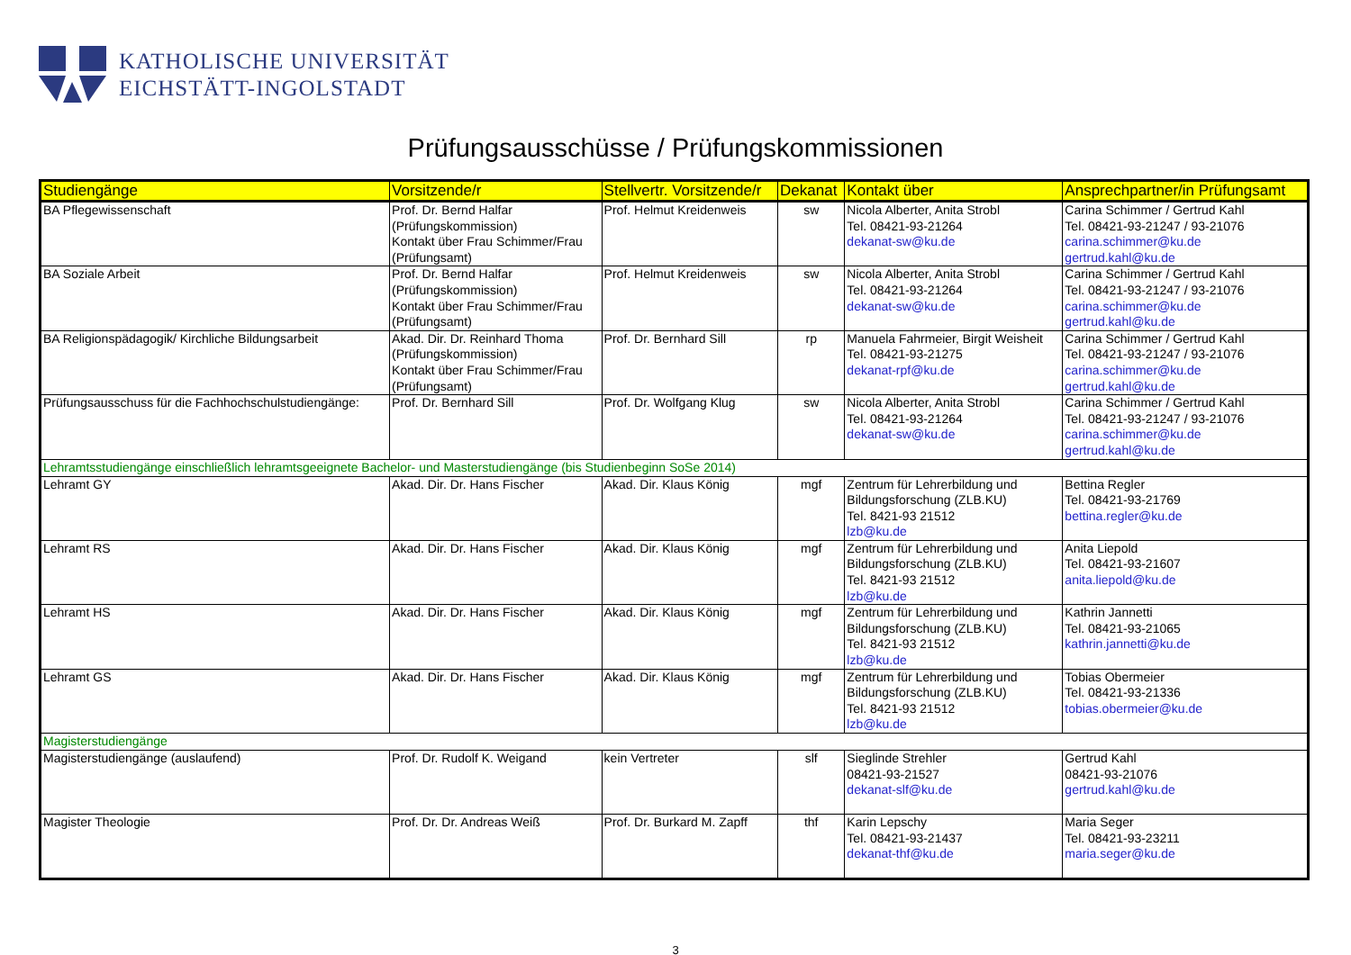KATHOLISCHE UNIVERSITÄT
EICHSTÄTT-INGOLSTADT
Prüfungsausschüsse / Prüfungskommissionen
| Studiengänge | Vorsitzende/r | Stellvertr. Vorsitzende/r | Dekanat | Kontakt über | Ansprechpartner/in Prüfungsamt |
| --- | --- | --- | --- | --- | --- |
| BA Pflegewissenschaft | Prof. Dr. Bernd Halfar (Prüfungskommission) Kontakt über Frau Schimmer/Frau (Prüfungsamt) | Prof. Helmut Kreidenweis | sw | Nicola Alberter, Anita Strobl Tel. 08421-93-21264 dekanat-sw@ku.de | Carina Schimmer / Gertrud Kahl Tel. 08421-93-21247 / 93-21076 carina.schimmer@ku.de gertrud.kahl@ku.de |
| BA Soziale Arbeit | Prof. Dr. Bernd Halfar (Prüfungskommission) Kontakt über Frau Schimmer/Frau (Prüfungsamt) | Prof. Helmut Kreidenweis | sw | Nicola Alberter, Anita Strobl Tel. 08421-93-21264 dekanat-sw@ku.de | Carina Schimmer / Gertrud Kahl Tel. 08421-93-21247 / 93-21076 carina.schimmer@ku.de gertrud.kahl@ku.de |
| BA Religionspädagogik/ Kirchliche Bildungsarbeit | Akad. Dir. Dr. Reinhard Thoma (Prüfungskommission) Kontakt über Frau Schimmer/Frau (Prüfungsamt) | Prof. Dr. Bernhard Sill | rp | Manuela Fahrmeier, Birgit Weisheit Tel. 08421-93-21275 dekanat-rpf@ku.de | Carina Schimmer / Gertrud Kahl Tel. 08421-93-21247 / 93-21076 carina.schimmer@ku.de gertrud.kahl@ku.de |
| Prüfungsausschuss für die Fachhochschulstudiengänge: | Prof. Dr. Bernhard Sill | Prof. Dr. Wolfgang Klug | sw | Nicola Alberter, Anita Strobl Tel. 08421-93-21264 dekanat-sw@ku.de | Carina Schimmer / Gertrud Kahl Tel. 08421-93-21247 / 93-21076 carina.schimmer@ku.de gertrud.kahl@ku.de |
| Lehramtsstudiengänge einschließlich lehramtsgeeignete Bachelor- und Masterstudiengänge (bis Studienbeginn SoSe 2014) | | | | | |
| Lehramt GY | Akad. Dir. Dr. Hans Fischer | Akad. Dir. Klaus König | mgf | Zentrum für Lehrerbildung und Bildungsforschung (ZLB.KU) Tel. 8421-93 21512 lzb@ku.de | Bettina Regler Tel. 08421-93-21769 bettina.regler@ku.de |
| Lehramt RS | Akad. Dir. Dr. Hans Fischer | Akad. Dir. Klaus König | mgf | Zentrum für Lehrerbildung und Bildungsforschung (ZLB.KU) Tel. 8421-93 21512 lzb@ku.de | Anita Liepold Tel. 08421-93-21607 anita.liepold@ku.de |
| Lehramt HS | Akad. Dir. Dr. Hans Fischer | Akad. Dir. Klaus König | mgf | Zentrum für Lehrerbildung und Bildungsforschung (ZLB.KU) Tel. 8421-93 21512 lzb@ku.de | Kathrin Jannetti Tel. 08421-93-21065 kathrin.jannetti@ku.de |
| Lehramt GS | Akad. Dir. Dr. Hans Fischer | Akad. Dir. Klaus König | mgf | Zentrum für Lehrerbildung und Bildungsforschung (ZLB.KU) Tel. 8421-93 21512 lzb@ku.de | Tobias Obermeier Tel. 08421-93-21336 tobias.obermeier@ku.de |
| Magisterstudiengänge | | | | | |
| Magisterstudiengänge (auslaufend) | Prof. Dr. Rudolf K. Weigand | kein Vertreter | slf | Sieglinde Strehler 08421-93-21527 dekanat-slf@ku.de | Gertrud Kahl 08421-93-21076 gertrud.kahl@ku.de |
| Magister Theologie | Prof. Dr. Dr. Andreas Weiß | Prof. Dr. Burkard M. Zapff | thf | Karin Lepschy Tel. 08421-93-21437 dekanat-thf@ku.de | Maria Seger Tel. 08421-93-23211 maria.seger@ku.de |
3